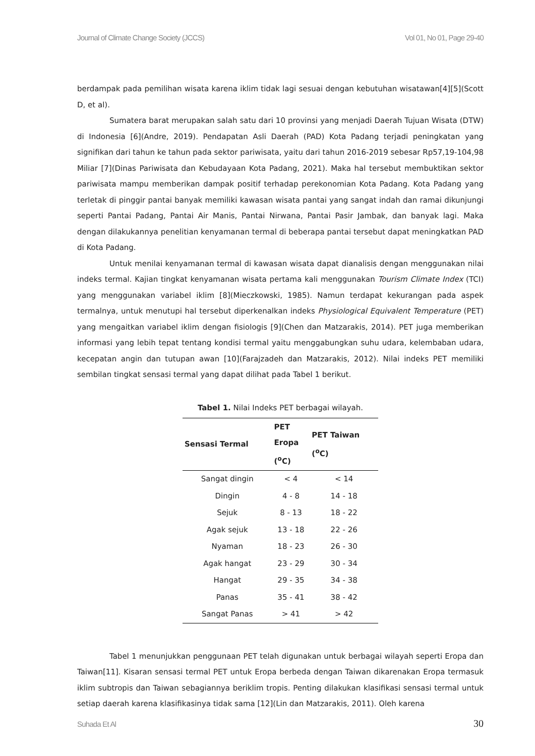Journal of Climate Change Society (JCCS) Vol 01, No 01, Page 29-40
berdampak pada pemilihan wisata karena iklim tidak lagi sesuai dengan kebutuhan wisatawan[4][5](Scott D, et al).
Sumatera barat merupakan salah satu dari 10 provinsi yang menjadi Daerah Tujuan Wisata (DTW) di Indonesia [6](Andre, 2019). Pendapatan Asli Daerah (PAD) Kota Padang terjadi peningkatan yang signifikan dari tahun ke tahun pada sektor pariwisata, yaitu dari tahun 2016-2019 sebesar Rp57,19-104,98 Miliar [7](Dinas Pariwisata dan Kebudayaan Kota Padang, 2021). Maka hal tersebut membuktikan sektor pariwisata mampu memberikan dampak positif terhadap perekonomian Kota Padang. Kota Padang yang terletak di pinggir pantai banyak memiliki kawasan wisata pantai yang sangat indah dan ramai dikunjungi seperti Pantai Padang, Pantai Air Manis, Pantai Nirwana, Pantai Pasir Jambak, dan banyak lagi. Maka dengan dilakukannya penelitian kenyamanan termal di beberapa pantai tersebut dapat meningkatkan PAD di Kota Padang.
Untuk menilai kenyamanan termal di kawasan wisata dapat dianalisis dengan menggunakan nilai indeks termal. Kajian tingkat kenyamanan wisata pertama kali menggunakan Tourism Climate Index (TCI) yang menggunakan variabel iklim [8](Mieczkowski, 1985). Namun terdapat kekurangan pada aspek termalnya, untuk menutupi hal tersebut diperkenalkan indeks Physiological Equivalent Temperature (PET) yang mengaitkan variabel iklim dengan fisiologis [9](Chen dan Matzarakis, 2014). PET juga memberikan informasi yang lebih tepat tentang kondisi termal yaitu menggabungkan suhu udara, kelembaban udara, kecepatan angin dan tutupan awan [10](Farajzadeh dan Matzarakis, 2012). Nilai indeks PET memiliki sembilan tingkat sensasi termal yang dapat dilihat pada Tabel 1 berikut.
Tabel 1. Nilai Indeks PET berbagai wilayah.
| Sensasi Termal | PET Eropa (<sup>o</sup>C) | PET Taiwan (<sup>o</sup>C) |
| --- | --- | --- |
| Sangat dingin | < 4 | < 14 |
| Dingin | 4 - 8 | 14 - 18 |
| Sejuk | 8 - 13 | 18 - 22 |
| Agak sejuk | 13 - 18 | 22 - 26 |
| Nyaman | 18 - 23 | 26 - 30 |
| Agak hangat | 23 - 29 | 30 - 34 |
| Hangat | 29 - 35 | 34 - 38 |
| Panas | 35 - 41 | 38 - 42 |
| Sangat Panas | > 41 | > 42 |
Tabel 1 menunjukkan penggunaan PET telah digunakan untuk berbagai wilayah seperti Eropa dan Taiwan[11]. Kisaran sensasi termal PET untuk Eropa berbeda dengan Taiwan dikarenakan Eropa termasuk iklim subtropis dan Taiwan sebagiannya beriklim tropis. Penting dilakukan klasifikasi sensasi termal untuk setiap daerah karena klasifikasinya tidak sama [12](Lin dan Matzarakis, 2011). Oleh karena
Suhada Et Al 30